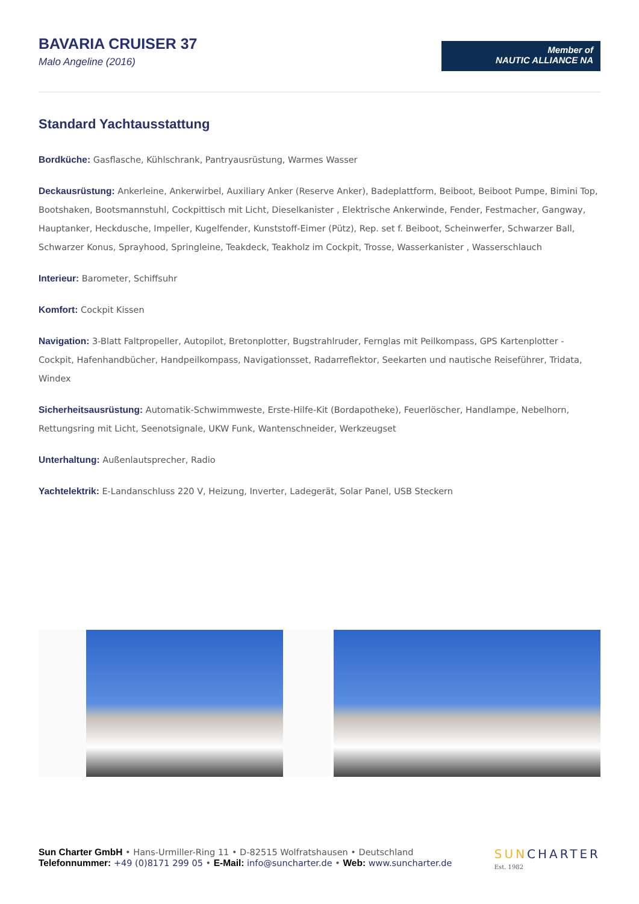BAVARIA CRUISER 37
Malo Angeline (2016)
Member of
NAUTIC ALLIANCE NA
Standard Yachtausstattung
Bordküche: Gasflasche, Kühlschrank, Pantryausrüstung, Warmes Wasser
Deckausrüstung: Ankerleine, Ankerwirbel, Auxiliary Anker (Reserve Anker), Badeplattform, Beiboot, Beiboot Pumpe, Bimini Top, Bootshaken, Bootsmannstuhl, Cockpittisch mit Licht, Dieselkanister , Elektrische Ankerwinde, Fender, Festmacher, Gangway, Hauptanker, Heckdusche, Impeller, Kugelfender, Kunststoff-Eimer (Pütz), Rep. set f. Beiboot, Scheinwerfer, Schwarzer Ball, Schwarzer Konus, Sprayhood, Springleine, Teakdeck, Teakholz im Cockpit, Trosse, Wasserkanister , Wasserschlauch
Interieur: Barometer, Schiffsuhr
Komfort: Cockpit Kissen
Navigation: 3-Blatt Faltpropeller, Autopilot, Bretonplotter, Bugstrahlruder, Fernglas mit Peilkompass, GPS Kartenplotter - Cockpit, Hafenhandbücher, Handpeilkompass, Navigationsset, Radarreflektor, Seekarten und nautische Reiseführer, Tridata, Windex
Sicherheitsausrüstung: Automatik-Schwimmweste, Erste-Hilfe-Kit (Bordapotheke), Feuerlöscher, Handlampe, Nebelhorn, Rettungsring mit Licht, Seenotsignale, UKW Funk, Wantenschneider, Werkzeugset
Unterhaltung: Außenlautsprecher, Radio
Yachtelektrik: E-Landanschluss 220 V, Heizung, Inverter, Ladegerät, Solar Panel, USB Steckern
Sun Charter GmbH • Hans-Urmiller-Ring 11 • D-82515 Wolfratshausen • Deutschland
Telefonnummer: +49 (0)8171 299 05 • E-Mail: info@suncharter.de • Web: www.suncharter.de
SUNCHARTER
Est. 1982